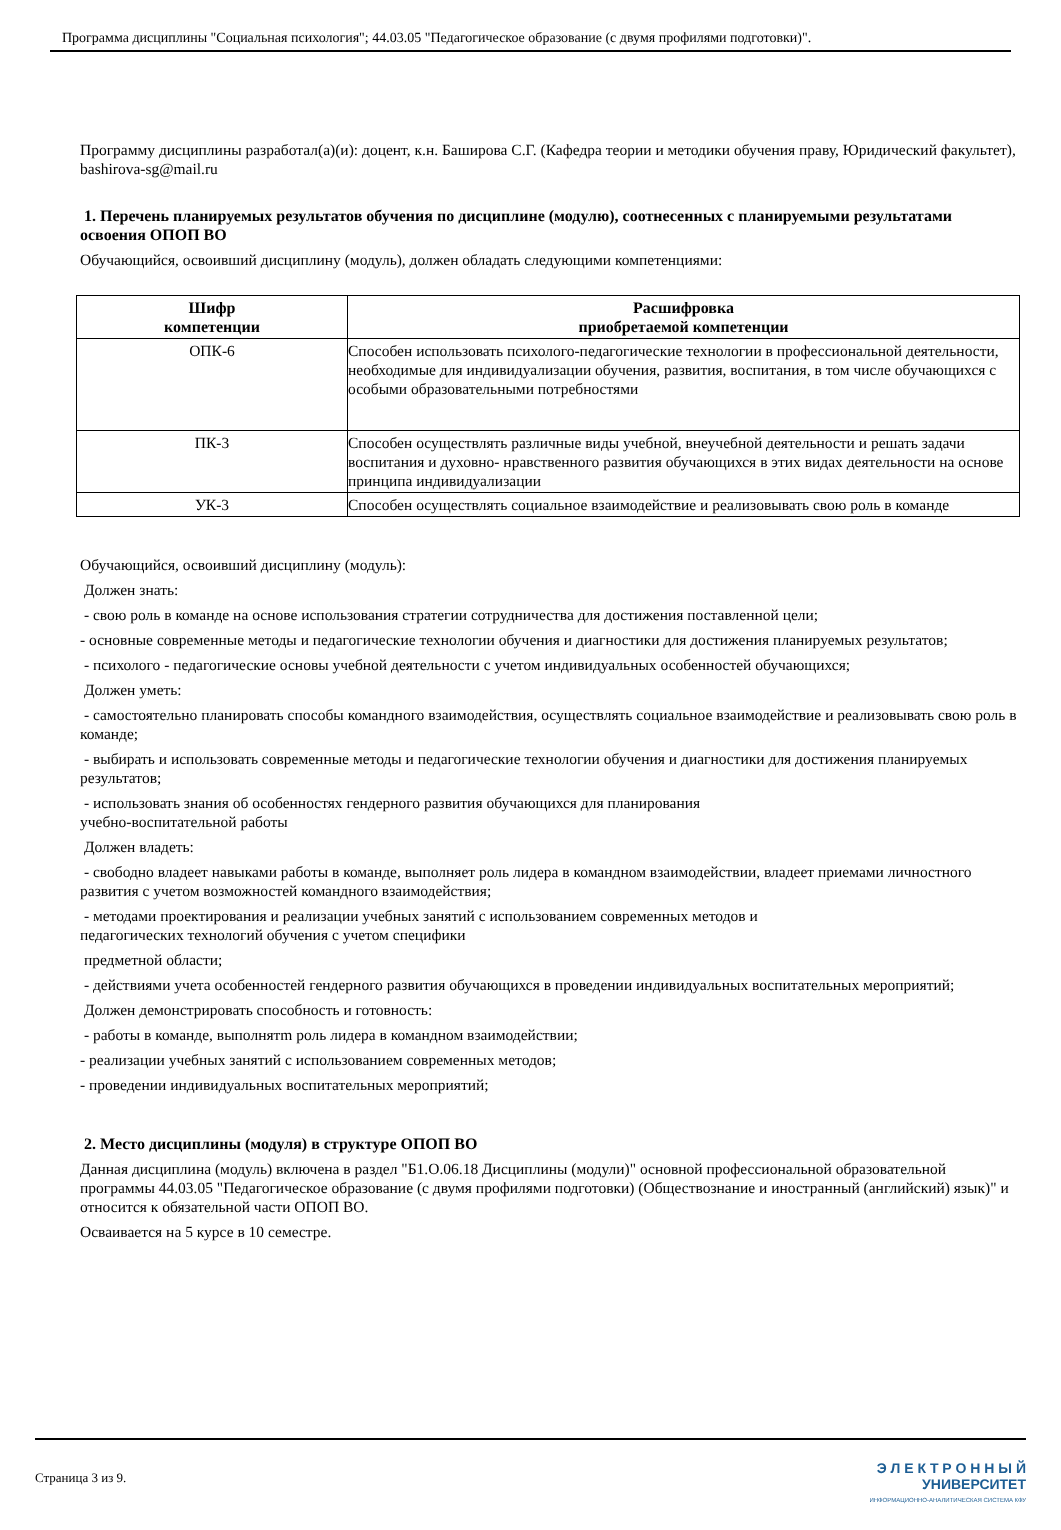Программа дисциплины "Социальная психология"; 44.03.05 "Педагогическое образование (с двумя профилями подготовки)".
Программу дисциплины разработал(а)(и): доцент, к.н. Баширова С.Г. (Кафедра теории и методики обучения праву, Юридический факультет), bashirova-sg@mail.ru
1. Перечень планируемых результатов обучения по дисциплине (модулю), соотнесенных с планируемыми результатами освоения ОПОП ВО
Обучающийся, освоивший дисциплину (модуль), должен обладать следующими компетенциями:
| Шифр компетенции | Расшифровка приобретаемой компетенции |
| --- | --- |
| ОПК-6 | Способен использовать психолого-педагогические технологии в профессиональной деятельности, необходимые для индивидуализации обучения, развития, воспитания, в том числе обучающихся с особыми образовательными потребностями |
| ПК-3 | Способен осуществлять различные виды учебной, внеучебной деятельности и решать задачи воспитания и духовно- нравственного развития обучающихся в этих видах деятельности на основе принципа индивидуализации |
| УК-3 | Способен осуществлять социальное взаимодействие и реализовывать свою роль в команде |
Обучающийся, освоивший дисциплину (модуль):
Должен знать:
- свою роль в команде на основе использования стратегии сотрудничества для достижения поставленной цели;
- основные современные методы и педагогические технологии обучения и диагностики для достижения планируемых результатов;
- психолого - педагогические основы учебной деятельности с учетом индивидуальных особенностей обучающихся;
Должен уметь:
- самостоятельно планировать способы командного взаимодействия, осуществлять социальное взаимодействие и реализовывать свою роль в команде;
- выбирать и использовать современные методы и педагогические технологии обучения и диагностики для достижения планируемых результатов;
- использовать знания об особенностях гендерного развития обучающихся для планирования
учебно-воспитательной работы
Должен владеть:
- свободно владеет навыками работы в команде, выполняет роль лидера в командном взаимодействии, владеет приемами личностного развития с учетом возможностей командного взаимодействия;
- методами проектирования и реализации учебных занятий с использованием современных методов и
педагогических технологий обучения с учетом специфики
предметной области;
- действиями учета особенностей гендерного развития обучающихся в проведении индивидуальных воспитательных мероприятий;
Должен демонстрировать способность и готовность:
- работы в команде, выполнятm роль лидера в командном взаимодействии;
- реализации учебных занятий с использованием современных методов;
- проведении индивидуальных воспитательных мероприятий;
2. Место дисциплины (модуля) в структуре ОПОП ВО
Данная дисциплина (модуль) включена в раздел "Б1.О.06.18 Дисциплины (модули)" основной профессиональной образовательной программы 44.03.05 "Педагогическое образование (с двумя профилями подготовки) (Обществознание и иностранный (английский) язык)" и относится к обязательной части ОПОП ВО.
Осваивается на 5 курсе в 10 семестре.
Страница 3 из 9.
Э Л Е К Т Р О Н Н Ы Й
УНИВЕРСИТЕТ
ИНФОРМАЦИОННО-АНАЛИТИЧЕСКАЯ СИСТЕМА КФУ